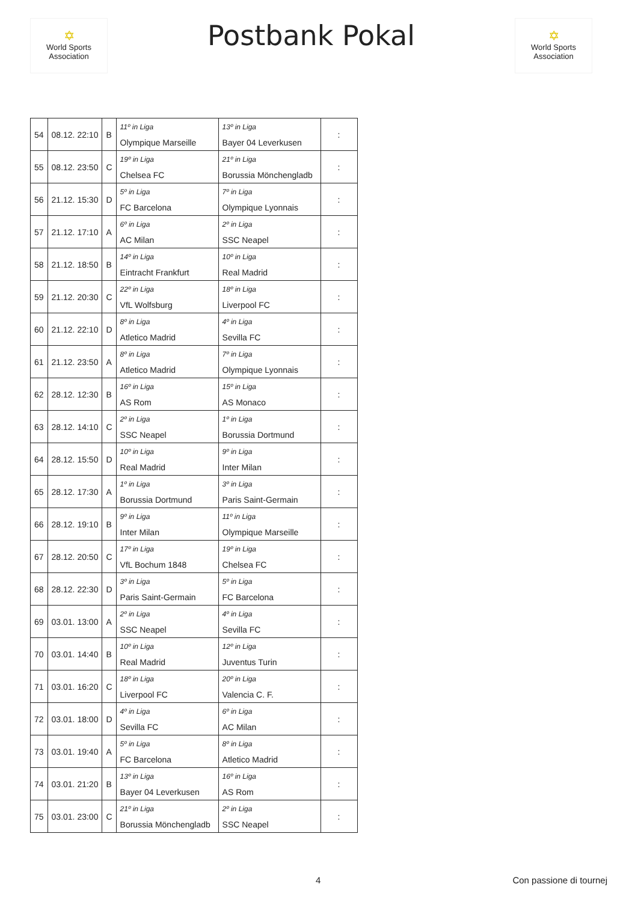✡
World Sports Association
Postbank Pokal
✡
World Sports Association
| 54 | 08.12. 22:10 | B | 11º in Liga Olympique Marseille | 13º in Liga Bayer 04 Leverkusen | : |
| 55 | 08.12. 23:50 | C | 19º in Liga Chelsea FC | 21º in Liga Borussia Mönchengladb | : |
| 56 | 21.12. 15:30 | D | 5º in Liga FC Barcelona | 7º in Liga Olympique Lyonnais | : |
| 57 | 21.12. 17:10 | A | 6º in Liga AC Milan | 2º in Liga SSC Neapel | : |
| 58 | 21.12. 18:50 | B | 14º in Liga Eintracht Frankfurt | 10º in Liga Real Madrid | : |
| 59 | 21.12. 20:30 | C | 22º in Liga VfL Wolfsburg | 18º in Liga Liverpool FC | : |
| 60 | 21.12. 22:10 | D | 8º in Liga Atletico Madrid | 4º in Liga Sevilla FC | : |
| 61 | 21.12. 23:50 | A | 8º in Liga Atletico Madrid | 7º in Liga Olympique Lyonnais | : |
| 62 | 28.12. 12:30 | B | 16º in Liga AS Rom | 15º in Liga AS Monaco | : |
| 63 | 28.12. 14:10 | C | 2º in Liga SSC Neapel | 1º in Liga Borussia Dortmund | : |
| 64 | 28.12. 15:50 | D | 10º in Liga Real Madrid | 9º in Liga Inter Milan | : |
| 65 | 28.12. 17:30 | A | 1º in Liga Borussia Dortmund | 3º in Liga Paris Saint-Germain | : |
| 66 | 28.12. 19:10 | B | 9º in Liga Inter Milan | 11º in Liga Olympique Marseille | : |
| 67 | 28.12. 20:50 | C | 17º in Liga VfL Bochum 1848 | 19º in Liga Chelsea FC | : |
| 68 | 28.12. 22:30 | D | 3º in Liga Paris Saint-Germain | 5º in Liga FC Barcelona | : |
| 69 | 03.01. 13:00 | A | 2º in Liga SSC Neapel | 4º in Liga Sevilla FC | : |
| 70 | 03.01. 14:40 | B | 10º in Liga Real Madrid | 12º in Liga Juventus Turin | : |
| 71 | 03.01. 16:20 | C | 18º in Liga Liverpool FC | 20º in Liga Valencia C. F. | : |
| 72 | 03.01. 18:00 | D | 4º in Liga Sevilla FC | 6º in Liga AC Milan | : |
| 73 | 03.01. 19:40 | A | 5º in Liga FC Barcelona | 8º in Liga Atletico Madrid | : |
| 74 | 03.01. 21:20 | B | 13º in Liga Bayer 04 Leverkusen | 16º in Liga AS Rom | : |
| 75 | 03.01. 23:00 | C | 21º in Liga Borussia Mönchengladb | 2º in Liga SSC Neapel | : |
4 Con passione di tournej